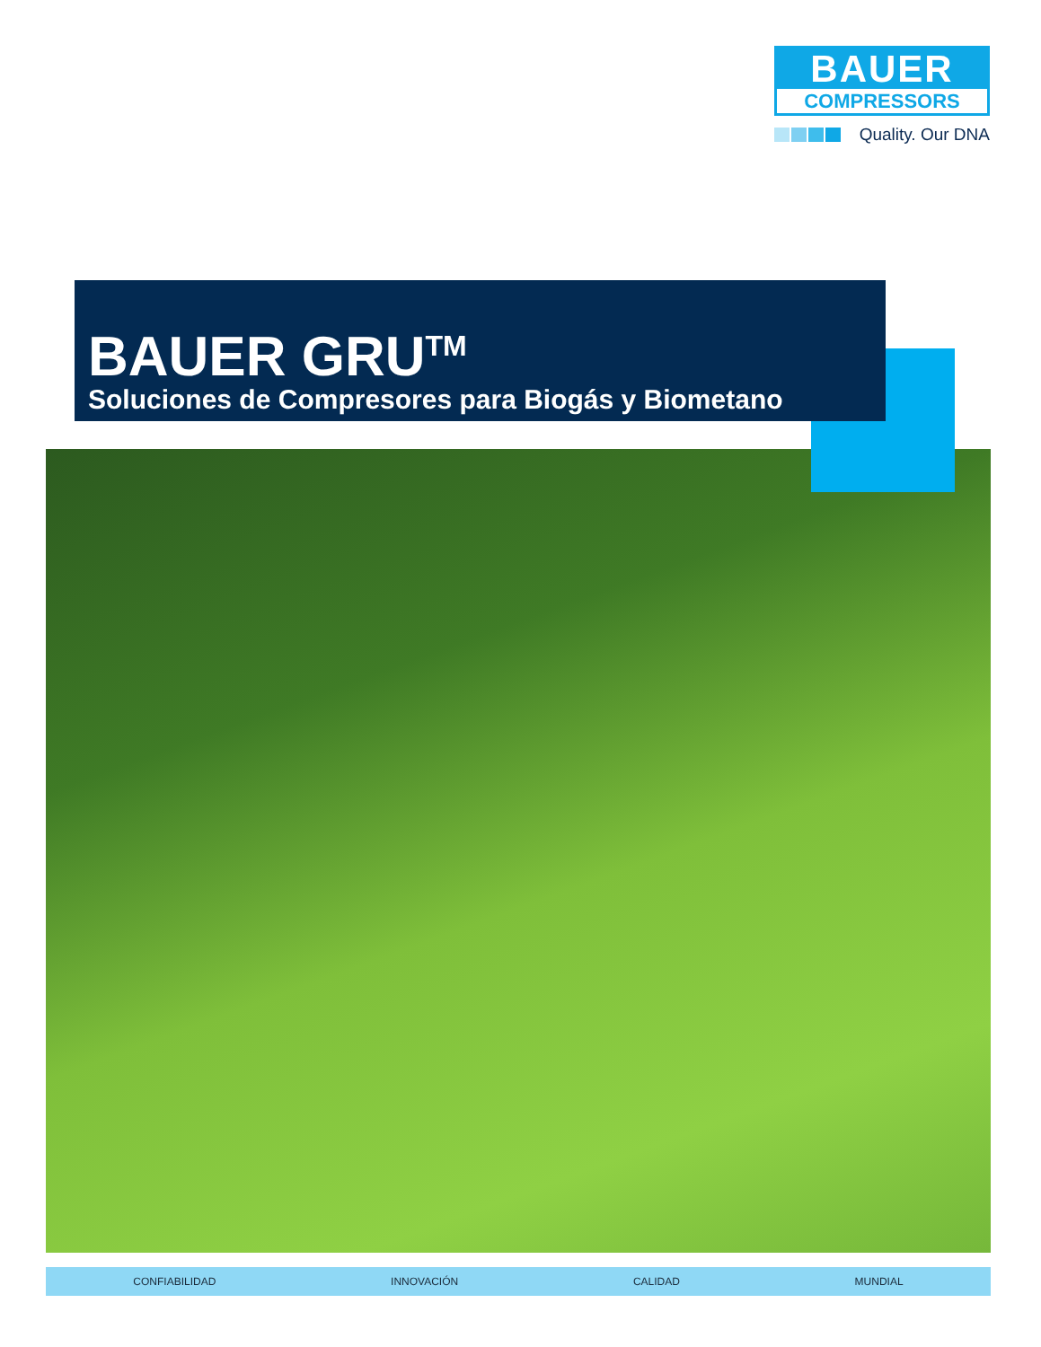BAUER
COMPRESSORS
Quality. Our DNA
BAUER GRU<sup>TM</sup>
Soluciones de Compresores para Biogás y Biometano
CONFIABILIDAD INNOVACIÓN CALIDAD MUNDIAL